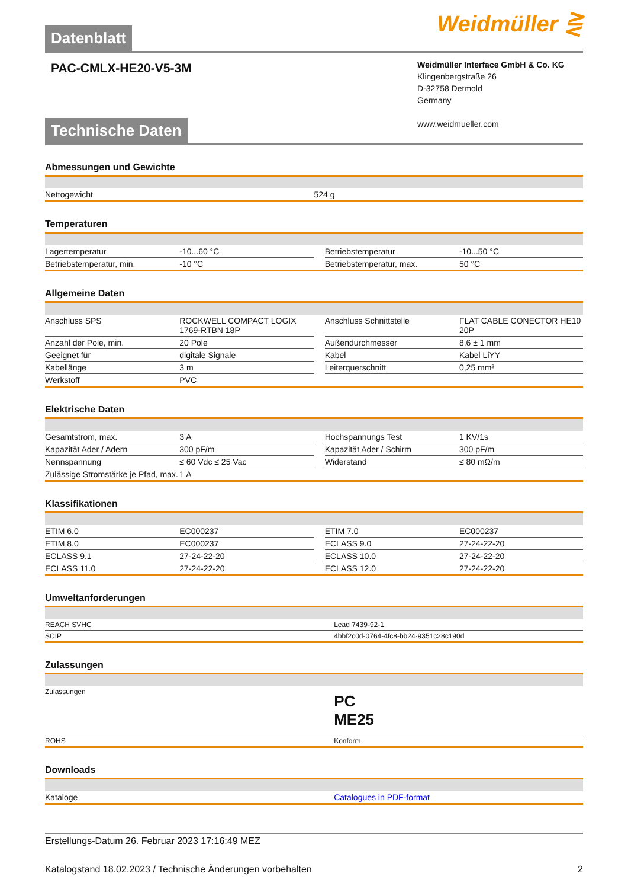Datenblatt
Weidmüller ⋛
PAC-CMLX-HE20-V5-3M
Weidmüller Interface GmbH & Co. KG
Klingenbergstraße 26
D-32758 Detmold
Germany
www.weidmueller.com
Technische Daten
Abmessungen und Gewichte
| Nettogewicht | 524 g |
Temperaturen
| Lagertemperatur | -10...60 °C | | Betriebstemperatur | -10...50 °C |
| Betriebstemperatur, min. | -10 °C | | Betriebstemperatur, max. | 50 °C |
Allgemeine Daten
| Anschluss SPS | ROCKWELL COMPACT LOGIX 1769-RTBN 18P | | Anschluss Schnittstelle | FLAT CABLE CONECTOR HE10 20P |
| Anzahl der Pole, min. | 20 Pole | | Außendurchmesser | 8,6 ± 1 mm |
| Geeignet für | digitale Signale | | Kabel | Kabel LiYY |
| Kabellänge | 3 m | | Leiterquerschnitt | 0,25 mm² |
| Werkstoff | PVC | | | |
Elektrische Daten
| Gesamtstrom, max. | 3 A | | Hochspannungs Test | 1 KV/1s |
| Kapazität Ader / Adern | 300 pF/m | | Kapazität Ader / Schirm | 300 pF/m |
| Nennspannung | ≤ 60 Vdc ≤ 25 Vac | | Widerstand | ≤ 80 mΩ/m |
| Zulässige Stromstärke je Pfad, max. | 1 A | | | |
Klassifikationen
| ETIM 6.0 | EC000237 | | ETIM 7.0 | EC000237 |
| ETIM 8.0 | EC000237 | | ECLASS 9.0 | 27-24-22-20 |
| ECLASS 9.1 | 27-24-22-20 | | ECLASS 10.0 | 27-24-22-20 |
| ECLASS 11.0 | 27-24-22-20 | | ECLASS 12.0 | 27-24-22-20 |
Umweltanforderungen
| REACH SVHC | Lead 7439-92-1 |
| SCIP | 4bbf2c0d-0764-4fc8-bb24-9351c28c190d |
Zulassungen
| Zulassungen | PC ME25 |
| ROHS | Konform |
Downloads
| Kataloge | Catalogues in PDF-format |
Erstellungs-Datum 26. Februar 2023 17:16:49 MEZ
Katalogstand 18.02.2023 / Technische Änderungen vorbehalten 2